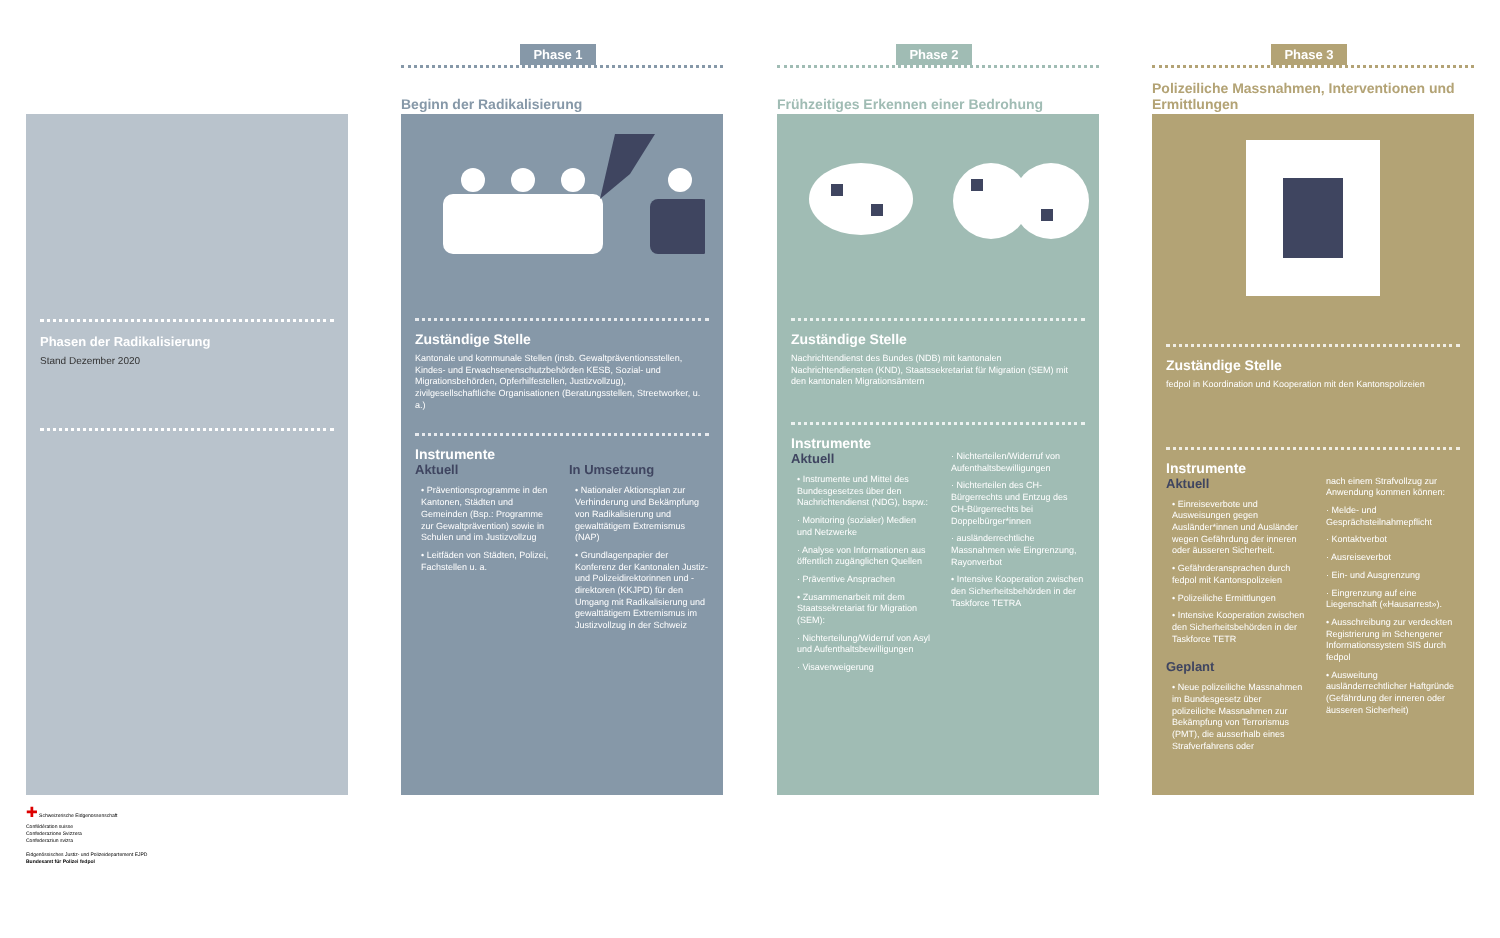Phasen der Radikalisierung
Stand Dezember 2020
✚ Schweizerische Eidgenossenschaft
Confédération suisse
Confederazione Svizzera
Confederaziun svizra
Eidgenössisches Justiz- und Polizeidepartement EJPD
Bundesamt für Polizei fedpol
Phase 1
Beginn der Radikalisierung
Zuständige Stelle
Kantonale und kommunale Stellen (insb. Gewaltpräventionsstellen, Kindes- und Erwachsenenschutzbehörden KESB, Sozial- und Migrationsbehörden, Opferhilfestellen, Justizvollzug), zivilgesellschaftliche Organisationen (Beratungsstellen, Streetworker, u. a.)
Instrumente
Aktuell
• Präventionsprogramme in den Kantonen, Städten und Gemeinden (Bsp.: Programme zur Gewaltprävention) sowie in Schulen und im Justizvollzug
• Leitfäden von Städten, Polizei, Fachstellen u. a.
In Umsetzung
• Nationaler Aktionsplan zur Verhinderung und Bekämpfung von Radikalisierung und gewalttätigem Extremismus (NAP)
• Grundlagenpapier der Konferenz der Kantonalen Justiz- und Polizeidirektorinnen und -direktoren (KKJPD) für den Umgang mit Radikalisierung und gewalttätigem Extremismus im Justizvollzug in der Schweiz
Phase 2
Frühzeitiges Erkennen einer Bedrohung
Zuständige Stelle
Nachrichtendienst des Bundes (NDB) mit kantonalen Nachrichtendiensten (KND), Staatssekretariat für Migration (SEM) mit den kantonalen Migrationsämtern
Instrumente
Aktuell
• Instrumente und Mittel des Bundesgesetzes über den Nachrichtendienst (NDG), bspw.:
· Monitoring (sozialer) Medien und Netzwerke
· Analyse von Informationen aus öffentlich zugänglichen Quellen
· Präventive Ansprachen
• Zusammenarbeit mit dem Staatssekretariat für Migration (SEM):
· Nichterteilung/Widerruf von Asyl und Aufenthaltsbewilligungen
· Visaverweigerung
· Nichterteilen/Widerruf von Aufenthaltsbewilligungen
· Nichterteilen des CH-Bürgerrechts und Entzug des CH-Bürgerrechts bei Doppelbürger*innen
· ausländerrechtliche Massnahmen wie Eingrenzung, Rayonverbot
• Intensive Kooperation zwischen den Sicherheitsbehörden in der Taskforce TETRA
Phase 3
Polizeiliche Massnahmen, Interventionen und Ermittlungen
Zuständige Stelle
fedpol in Koordination und Kooperation mit den Kantonspolizeien
Instrumente
Aktuell
• Einreiseverbote und Ausweisungen gegen Ausländer*innen und Ausländer wegen Gefährdung der inneren oder äusseren Sicherheit.
• Gefährderansprachen durch fedpol mit Kantonspolizeien
• Polizeiliche Ermittlungen
• Intensive Kooperation zwischen den Sicherheitsbehörden in der Taskforce TETR
Geplant
• Neue polizeiliche Massnahmen im Bundesgesetz über polizeiliche Massnahmen zur Bekämpfung von Terrorismus (PMT), die ausserhalb eines Strafverfahrens oder
nach einem Strafvollzug zur Anwendung kommen können:
· Melde- und Gesprächsteilnahmepflicht
· Kontaktverbot
· Ausreiseverbot
· Ein- und Ausgrenzung
· Eingrenzung auf eine Liegenschaft («Hausarrest»).
• Ausschreibung zur verdeckten Registrierung im Schengener Informationssystem SIS durch fedpol
• Ausweitung ausländerrechtlicher Haftgründe (Gefährdung der inneren oder äusseren Sicherheit)